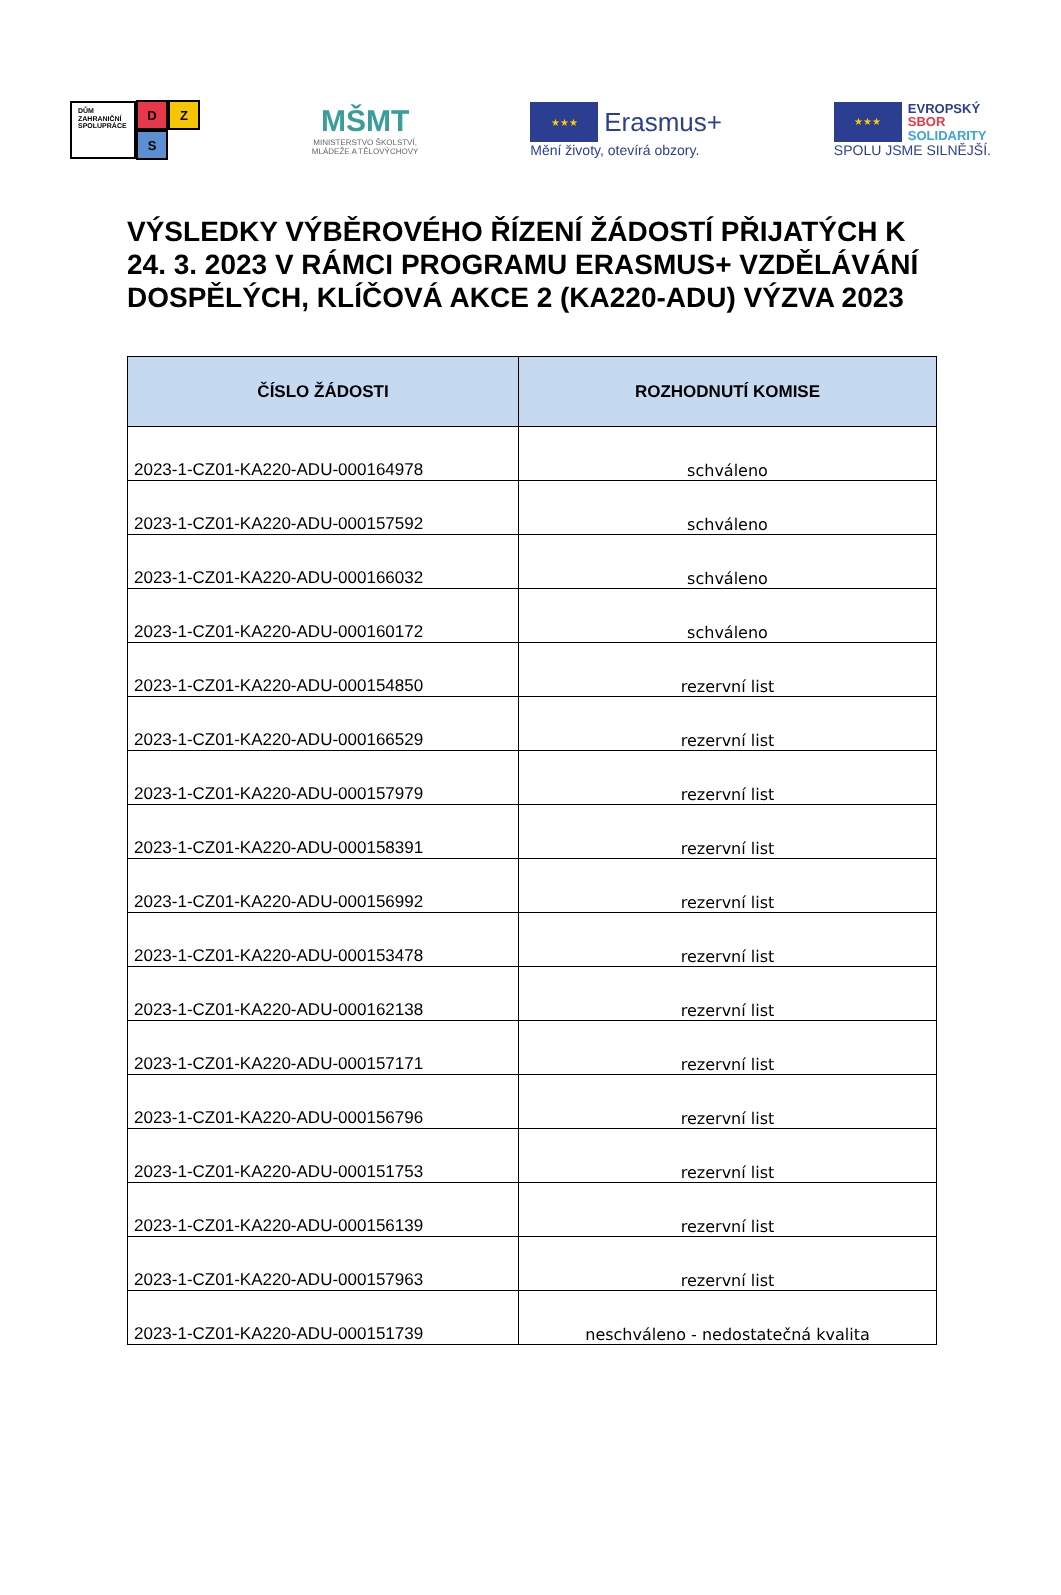DŮM ZAHRANIČNÍ SPOLUPRÁCE
D Z
S
MŠMT
MINISTERSTVO ŠKOLSTVÍ,
MLÁDEŽE A TĚLOVÝCHOVY
★★★
Erasmus+
Mění životy, otevírá obzory.
★★★
EVROPSKÝ
SBOR
SOLIDARITY
SPOLU JSME SILNĚJŠÍ.
VÝSLEDKY VÝBĚROVÉHO ŘÍZENÍ ŽÁDOSTÍ PŘIJATÝCH K 24. 3. 2023 V RÁMCI PROGRAMU ERASMUS+ VZDĚLÁVÁNÍ DOSPĚLÝCH, KLÍČOVÁ AKCE 2 (KA220-ADU) VÝZVA 2023
| ČÍSLO ŽÁDOSTI | ROZHODNUTÍ KOMISE |
| --- | --- |
| 2023-1-CZ01-KA220-ADU-000164978 | schváleno |
| 2023-1-CZ01-KA220-ADU-000157592 | schváleno |
| 2023-1-CZ01-KA220-ADU-000166032 | schváleno |
| 2023-1-CZ01-KA220-ADU-000160172 | schváleno |
| 2023-1-CZ01-KA220-ADU-000154850 | rezervní list |
| 2023-1-CZ01-KA220-ADU-000166529 | rezervní list |
| 2023-1-CZ01-KA220-ADU-000157979 | rezervní list |
| 2023-1-CZ01-KA220-ADU-000158391 | rezervní list |
| 2023-1-CZ01-KA220-ADU-000156992 | rezervní list |
| 2023-1-CZ01-KA220-ADU-000153478 | rezervní list |
| 2023-1-CZ01-KA220-ADU-000162138 | rezervní list |
| 2023-1-CZ01-KA220-ADU-000157171 | rezervní list |
| 2023-1-CZ01-KA220-ADU-000156796 | rezervní list |
| 2023-1-CZ01-KA220-ADU-000151753 | rezervní list |
| 2023-1-CZ01-KA220-ADU-000156139 | rezervní list |
| 2023-1-CZ01-KA220-ADU-000157963 | rezervní list |
| 2023-1-CZ01-KA220-ADU-000151739 | neschváleno - nedostatečná kvalita |